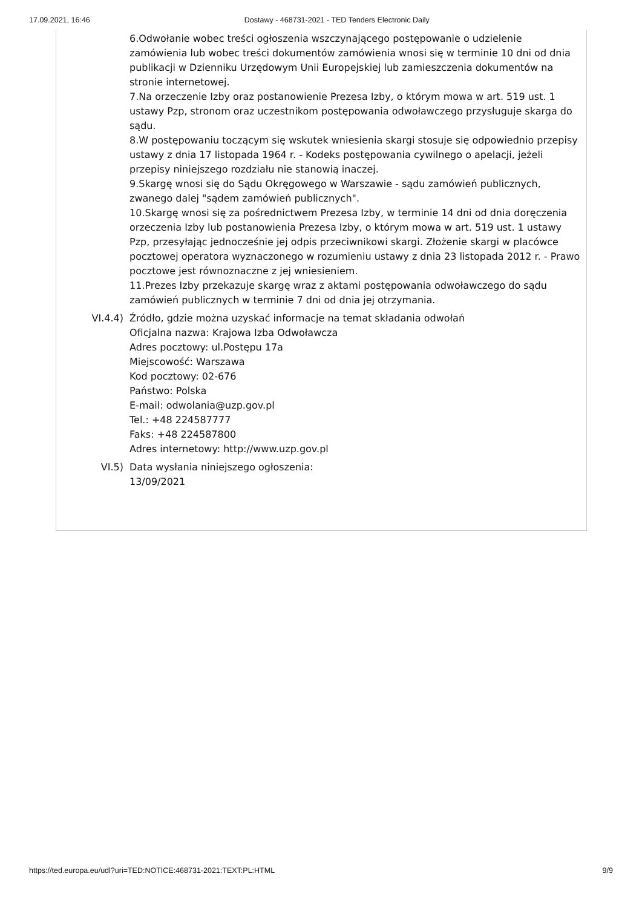17.09.2021, 16:46 Dostawy - 468731-2021 - TED Tenders Electronic Daily
6.Odwołanie wobec treści ogłoszenia wszczynającego postępowanie o udzielenie zamówienia lub wobec treści dokumentów zamówienia wnosi się w terminie 10 dni od dnia publikacji w Dzienniku Urzędowym Unii Europejskiej lub zamieszczenia dokumentów na stronie internetowej.
7.Na orzeczenie Izby oraz postanowienie Prezesa Izby, o którym mowa w art. 519 ust. 1 ustawy Pzp, stronom oraz uczestnikom postępowania odwoławczego przysługuje skarga do sądu.
8.W postępowaniu toczącym się wskutek wniesienia skargi stosuje się odpowiednio przepisy ustawy z dnia 17 listopada 1964 r. - Kodeks postępowania cywilnego o apelacji, jeżeli przepisy niniejszego rozdziału nie stanowią inaczej.
9.Skargę wnosi się do Sądu Okręgowego w Warszawie - sądu zamówień publicznych, zwanego dalej "sądem zamówień publicznych".
10.Skargę wnosi się za pośrednictwem Prezesa Izby, w terminie 14 dni od dnia doręczenia orzeczenia Izby lub postanowienia Prezesa Izby, o którym mowa w art. 519 ust. 1 ustawy Pzp, przesyłając jednocześnie jej odpis przeciwnikowi skargi. Złożenie skargi w placówce pocztowej operatora wyznaczonego w rozumieniu ustawy z dnia 23 listopada 2012 r. - Prawo pocztowe jest równoznaczne z jej wniesieniem.
11.Prezes Izby przekazuje skargę wraz z aktami postępowania odwoławczego do sądu zamówień publicznych w terminie 7 dni od dnia jej otrzymania.
VI.4.4)
Źródło, gdzie można uzyskać informacje na temat składania odwołań
Oficjalna nazwa: Krajowa Izba Odwoławcza
Adres pocztowy: ul.Postępu 17a
Miejscowość: Warszawa
Kod pocztowy: 02-676
Państwo: Polska
E-mail: odwolania@uzp.gov.pl
Tel.: +48 224587777
Faks: +48 224587800
Adres internetowy: http://www.uzp.gov.pl
VI.5) Data wysłania niniejszego ogłoszenia:
13/09/2021
https://ted.europa.eu/udl?uri=TED:NOTICE:468731-2021:TEXT:PL:HTML 9/9